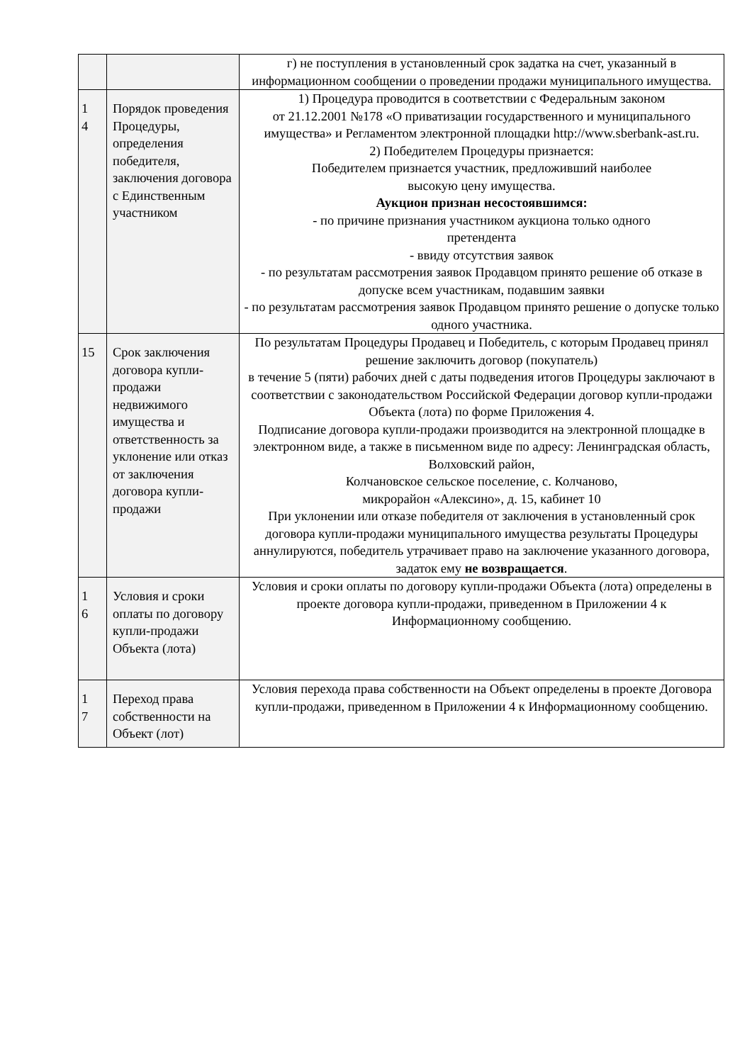| | | г) не поступления в установленный срок задатка на счет, указанный в информационном сообщении о проведении продажи муниципального имущества. |
| 1 4 | Порядок проведения Процедуры, определения победителя, заключения договора с Единственным участником | 1) Процедура проводится в соответствии с Федеральным законом от 21.12.2001 №178 «О приватизации государственного и муниципального имущества» и Регламентом электронной площадки http://www.sberbank-ast.ru. 2) Победителем Процедуры признается: Победителем признается участник, предложивший наиболее высокую цену имущества. Аукцион признан несостоявшимся: - по причине признания участником аукциона только одного претендента - ввиду отсутствия заявок - по результатам рассмотрения заявок Продавцом принято решение об отказе в допуске всем участникам, подавшим заявки - по результатам рассмотрения заявок Продавцом принято решение о допуске только одного участника. |
| 15 | Срок заключения договора купли-продажи недвижимого имущества и ответственность за уклонение или отказ от заключения договора купли-продажи | По результатам Процедуры Продавец и Победитель, с которым Продавец принял решение заключить договор (покупатель) в течение 5 (пяти) рабочих дней с даты подведения итогов Процедуры заключают в соответствии с законодательством Российской Федерации договор купли-продажи Объекта (лота) по форме Приложения 4. Подписание договора купли-продажи производится на электронной площадке в электронном виде, а также в письменном виде по адресу: Ленинградская область, Волховский район, Колчановское сельское поселение, с. Колчаново, микрорайон «Алексино», д. 15, кабинет 10 При уклонении или отказе победителя от заключения в установленный срок договора купли-продажи муниципального имущества результаты Процедуры аннулируются, победитель утрачивает право на заключение указанного договора, задаток ему не возвращается . |
| 1 6 | Условия и сроки оплаты по договору купли-продажи Объекта (лота) | Условия и сроки оплаты по договору купли-продажи Объекта (лота) определены в проекте договора купли-продажи, приведенном в Приложении 4 к Информационному сообщению. |
| 1 7 | Переход права собственности на Объект (лот) | Условия перехода права собственности на Объект определены в проекте Договора купли-продажи, приведенном в Приложении 4 к Информационному сообщению. |